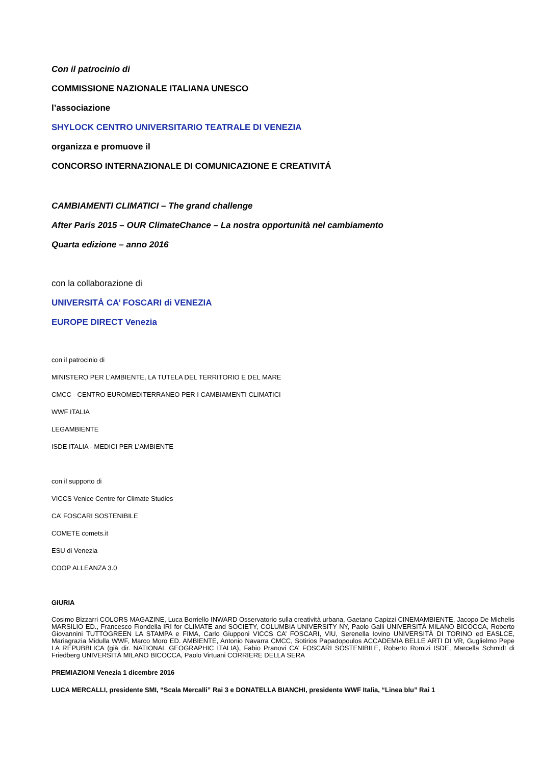Con il patrocinio di
COMMISSIONE NAZIONALE ITALIANA UNESCO
l’associazione
SHYLOCK CENTRO UNIVERSITARIO TEATRALE DI VENEZIA
organizza e promuove il
CONCORSO INTERNAZIONALE DI COMUNICAZIONE E CREATIVITÁ
CAMBIAMENTI CLIMATICI – The grand challenge
After Paris 2015 – OUR ClimateChance – La nostra opportunità nel cambiamento
Quarta edizione – anno 2016
con la collaborazione di
UNIVERSITÁ CA’ FOSCARI di VENEZIA
EUROPE DIRECT Venezia
con il patrocinio di
MINISTERO PER L’AMBIENTE, LA TUTELA DEL TERRITORIO E DEL MARE
CMCC - CENTRO EUROMEDITERRANEO PER I CAMBIAMENTI CLIMATICI
WWF ITALIA
LEGAMBIENTE
ISDE ITALIA - MEDICI PER L’AMBIENTE
con il supporto di
VICCS Venice Centre for Climate Studies
CA’ FOSCARI SOSTENIBILE
COMETE comets.it
ESU di Venezia
COOP ALLEANZA 3.0
GIURIA
Cosimo Bizzarri COLORS MAGAZINE, Luca Borriello INWARD Osservatorio sulla creatività urbana, Gaetano Capizzi CINEMAMBIENTE, Jacopo De Michelis MARSILIO ED., Francesco Fiondella IRI for CLIMATE and SOCIETY, COLUMBIA UNIVERSITY NY, Paolo Galli UNIVERSITÀ MILANO BICOCCA, Roberto Giovannini TUTTOGREEN LA STAMPA e FIMA, Carlo Giupponi VICCS CA’ FOSCARI, VIU, Serenella Iovino UNIVERSITÀ DI TORINO ed EASLCE, Mariagrazia Midulla WWF, Marco Moro ED. AMBIENTE, Antonio Navarra CMCC, Sotirios Papadopoulos ACCADEMIA BELLE ARTI DI VR, Guglielmo Pepe LA REPUBBLICA (già dir. NATIONAL GEOGRAPHIC ITALIA), Fabio Pranovi CA’ FOSCARI SOSTENIBILE, Roberto Romizi ISDE, Marcella Schmidt di Friedberg UNIVERSITÀ MILANO BICOCCA, Paolo Virtuani CORRIERE DELLA SERA
PREMIAZIONI Venezia 1 dicembre 2016
LUCA MERCALLI, presidente SMI, “Scala Mercalli” Rai 3 e DONATELLA BIANCHI, presidente WWF Italia, “Linea blu” Rai 1